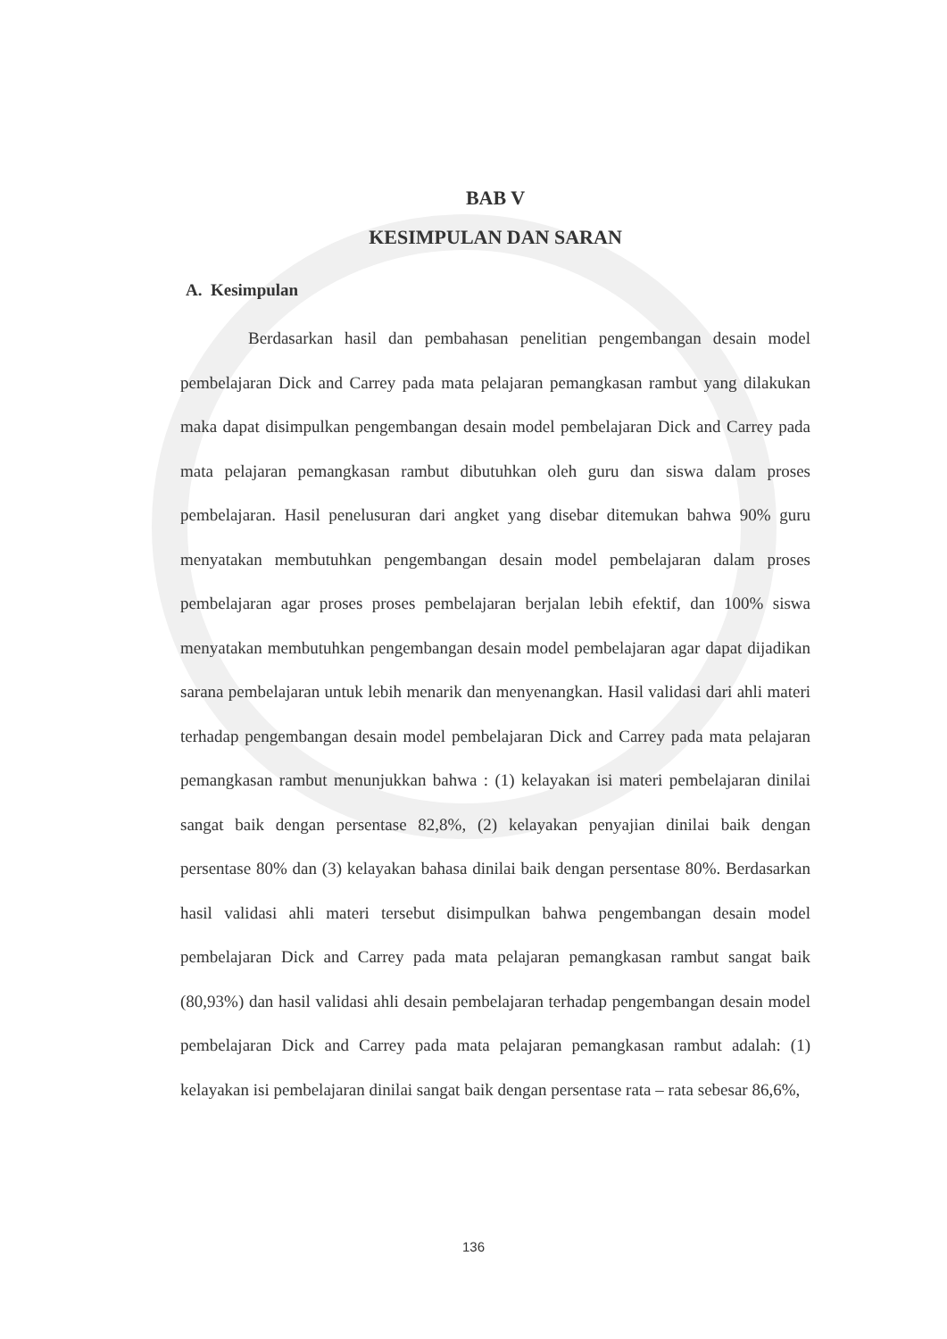BAB V
KESIMPULAN DAN SARAN
A. Kesimpulan
Berdasarkan hasil dan pembahasan penelitian pengembangan desain model pembelajaran Dick and Carrey pada mata pelajaran pemangkasan rambut yang dilakukan maka dapat disimpulkan pengembangan desain model pembelajaran Dick and Carrey pada mata pelajaran pemangkasan rambut dibutuhkan oleh guru dan siswa dalam proses pembelajaran. Hasil penelusuran dari angket yang disebar ditemukan bahwa 90% guru menyatakan membutuhkan pengembangan desain model pembelajaran dalam proses pembelajaran agar proses proses pembelajaran berjalan lebih efektif, dan 100% siswa menyatakan membutuhkan pengembangan desain model pembelajaran agar dapat dijadikan sarana pembelajaran untuk lebih menarik dan menyenangkan. Hasil validasi dari ahli materi terhadap pengembangan desain model pembelajaran Dick and Carrey pada mata pelajaran pemangkasan rambut menunjukkan bahwa : (1) kelayakan isi materi pembelajaran dinilai sangat baik dengan persentase 82,8%, (2) kelayakan penyajian dinilai baik dengan persentase 80% dan (3) kelayakan bahasa dinilai baik dengan persentase 80%. Berdasarkan hasil validasi ahli materi tersebut disimpulkan bahwa pengembangan desain model pembelajaran Dick and Carrey pada mata pelajaran pemangkasan rambut sangat baik (80,93%) dan hasil validasi ahli desain pembelajaran terhadap pengembangan desain model pembelajaran Dick and Carrey pada mata pelajaran pemangkasan rambut adalah: (1) kelayakan isi pembelajaran dinilai sangat baik dengan persentase rata – rata sebesar 86,6%,
136